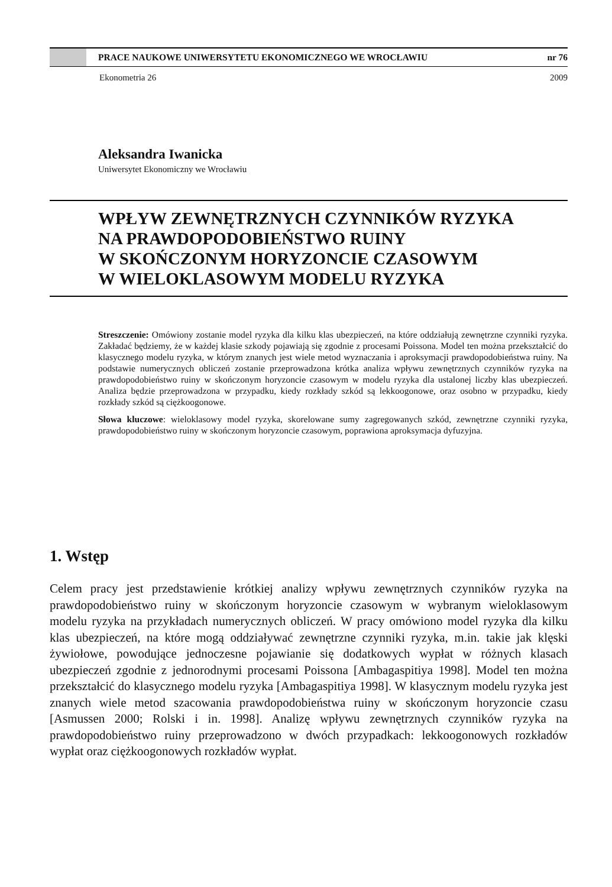PRACE NAUKOWE UNIWERSYTETU EKONOMICZNEGO WE WROCŁAWIU nr 76
Ekonometria 26 2009
Aleksandra Iwanicka
Uniwersytet Ekonomiczny we Wrocławiu
WPŁYW ZEWNĘTRZNYCH CZYNNIKÓW RYZYKA
NA PRAWDOPODOBIEŃSTWO RUINY
W SKOŃCZONYM HORYZONCIE CZASOWYM
W WIELOKLASOWYM MODELU RYZYKA
Streszczenie: Omówiony zostanie model ryzyka dla kilku klas ubezpieczeń, na które oddziałują zewnętrzne czynniki ryzyka. Zakładać będziemy, że w każdej klasie szkody pojawiają się zgodnie z procesami Poissona. Model ten można przekształcić do klasycznego modelu ryzyka, w którym znanych jest wiele metod wyznaczania i aproksymacji prawdopodobieństwa ruiny. Na podstawie numerycznych obliczeń zostanie przeprowadzona krótka analiza wpływu zewnętrznych czynników ryzyka na prawdopodobieństwo ruiny w skończonym horyzoncie czasowym w modelu ryzyka dla ustalonej liczby klas ubezpieczeń. Analiza będzie przeprowadzona w przypadku, kiedy rozkłady szkód są lekkoogonowe, oraz osobno w przypadku, kiedy rozkłady szkód są ciężkoogonowe.
Słowa kluczowe: wieloklasowy model ryzyka, skorelowane sumy zagregowanych szkód, zewnętrzne czynniki ryzyka, prawdopodobieństwo ruiny w skończonym horyzoncie czasowym, poprawiona aproksymacja dyfuzyjna.
1. Wstęp
Celem pracy jest przedstawienie krótkiej analizy wpływu zewnętrznych czynników ryzyka na prawdopodobieństwo ruiny w skończonym horyzoncie czasowym w wybranym wieloklasowym modelu ryzyka na przykładach numerycznych obliczeń. W pracy omówiono model ryzyka dla kilku klas ubezpieczeń, na które mogą oddziaływać zewnętrzne czynniki ryzyka, m.in. takie jak klęski żywiołowe, powodujące jednoczesne pojawianie się dodatkowych wypłat w różnych klasach ubezpieczeń zgodnie z jednorodnymi procesami Poissona [Ambagaspitiya 1998]. Model ten można przekształcić do klasycznego modelu ryzyka [Ambagaspitiya 1998]. W klasycznym modelu ryzyka jest znanych wiele metod szacowania prawdopodobieństwa ruiny w skończonym horyzoncie czasu [Asmussen 2000; Rolski i in. 1998]. Analizę wpływu zewnętrznych czynników ryzyka na prawdopodobieństwo ruiny przeprowadzono w dwóch przypadkach: lekkoogonowych rozkładów wypłat oraz ciężkoogonowych rozkładów wypłat.